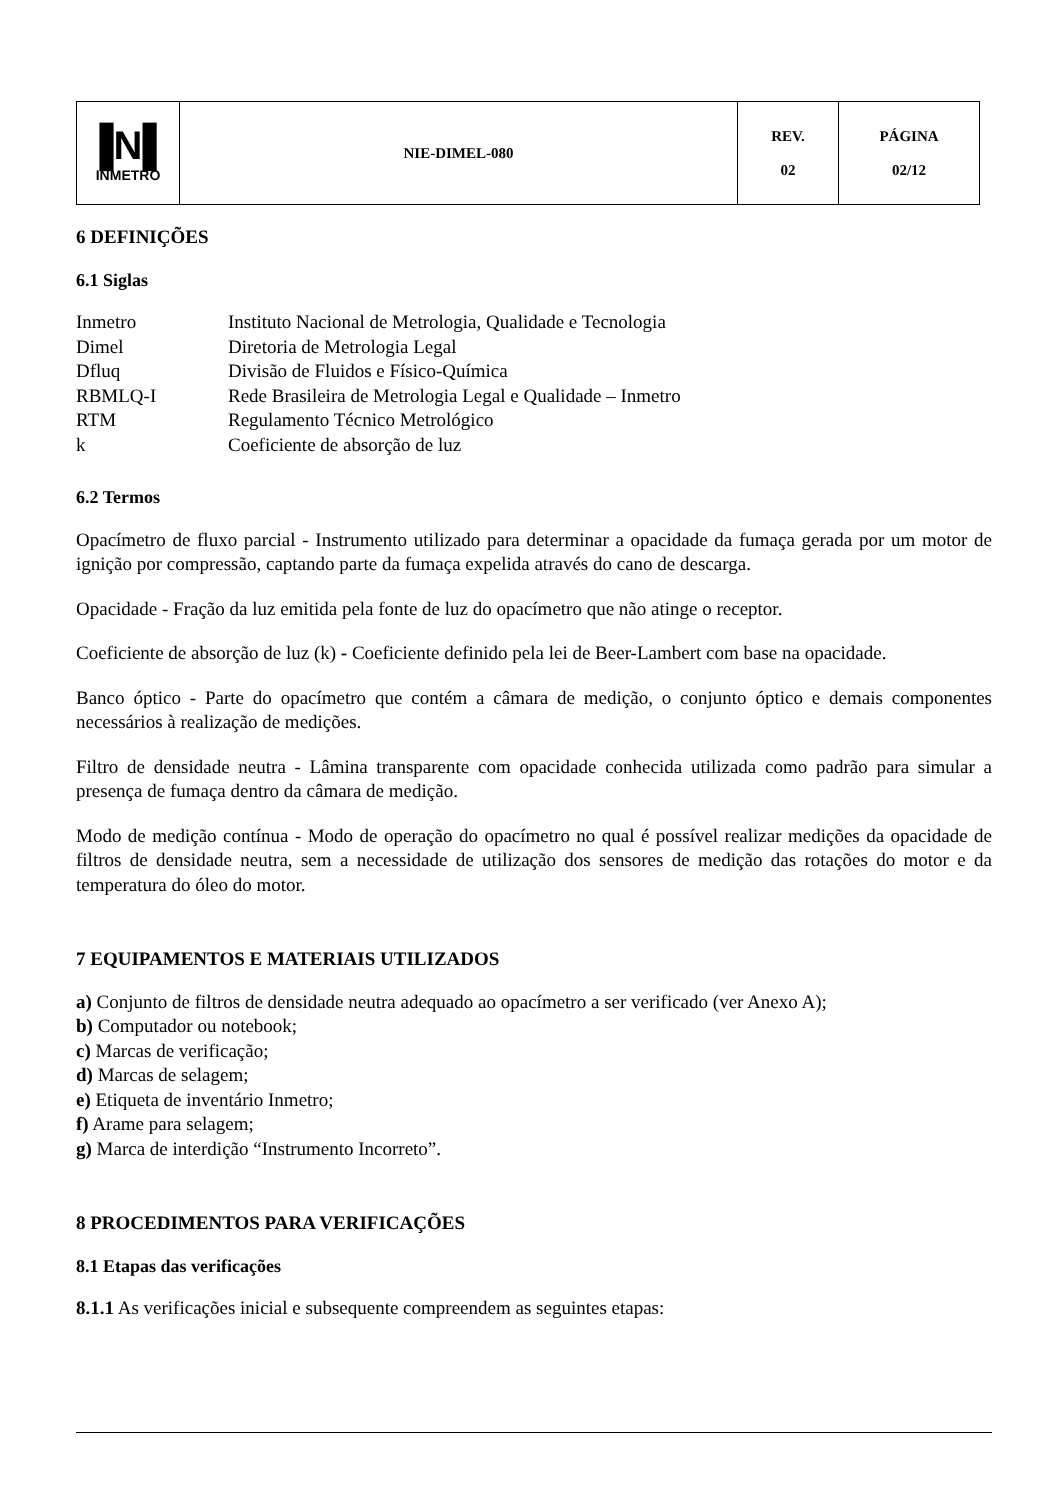| ▐N▌ INMETRO | NIE-DIMEL-080 | REV. 02 | PÁGINA 02/12 |
6 DEFINIÇÕES
6.1 Siglas
| Inmetro | Instituto Nacional de Metrologia, Qualidade e Tecnologia |
| Dimel | Diretoria de Metrologia Legal |
| Dfluq | Divisão de Fluidos e Físico-Química |
| RBMLQ-I | Rede Brasileira de Metrologia Legal e Qualidade – Inmetro |
| RTM | Regulamento Técnico Metrológico |
| k | Coeficiente de absorção de luz |
6.2 Termos
Opacímetro de fluxo parcial - Instrumento utilizado para determinar a opacidade da fumaça gerada por um motor de ignição por compressão, captando parte da fumaça expelida através do cano de descarga.
Opacidade - Fração da luz emitida pela fonte de luz do opacímetro que não atinge o receptor.
Coeficiente de absorção de luz (k) - Coeficiente definido pela lei de Beer-Lambert com base na opacidade.
Banco óptico - Parte do opacímetro que contém a câmara de medição, o conjunto óptico e demais componentes necessários à realização de medições.
Filtro de densidade neutra - Lâmina transparente com opacidade conhecida utilizada como padrão para simular a presença de fumaça dentro da câmara de medição.
Modo de medição contínua - Modo de operação do opacímetro no qual é possível realizar medições da opacidade de filtros de densidade neutra, sem a necessidade de utilização dos sensores de medição das rotações do motor e da temperatura do óleo do motor.
7 EQUIPAMENTOS E MATERIAIS UTILIZADOS
a) Conjunto de filtros de densidade neutra adequado ao opacímetro a ser verificado (ver Anexo A);
b) Computador ou notebook;
c) Marcas de verificação;
d) Marcas de selagem;
e) Etiqueta de inventário Inmetro;
f) Arame para selagem;
g) Marca de interdição “Instrumento Incorreto”.
8 PROCEDIMENTOS PARA VERIFICAÇÕES
8.1 Etapas das verificações
8.1.1 As verificações inicial e subsequente compreendem as seguintes etapas: